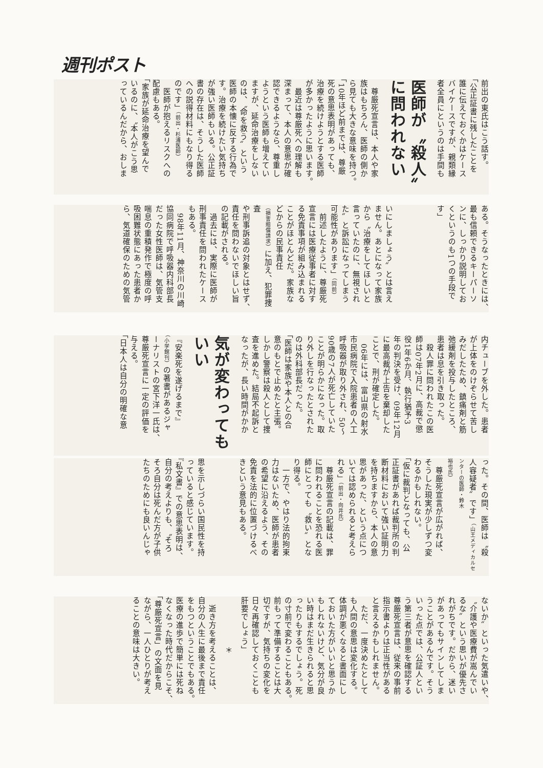週刊ポスト
前出の東氏はこう話す。
「公正証書に残したことを
誰に伝えておくかはケース
バイケースですが、親類縁
者全員にというのは手間も
医師が〝殺人〟に問われない
　尊厳死宣言は、本人や家
族はもちろん、医師の側か
ら見ても大きな意味を持つ。
「10年ほど前までは、尊厳
死の意思表明があっても、
治療を続けようとする医師
が多かったように思います。
　最近は尊厳死への理解も
深まって、本人の意思が確
認できるようなら、尊重し
ようという医師も増えてい
ますが、延命治療をしない
のは、〝命を救う〟という
医師の本懐に反する行為で
す。治療を続けたい気持ち
が強い医師もいる。公正証
書の存在は、そうした医師
への説得材料にもなり得る
のです」（前出・杉浦医師）
　医師が抱えるリスクへの
配慮もある。
「家族が延命治療を望んで
いるのに、〝本人がこう思
っているんだから、おしま
ある。そうなったときには、
最も信頼できるキーパーソ
ンに、しっかり説明してお
くというのも1つの手段で
す」
いにしましょう〟とは言え
ません。あとになって家族
から〝治療をしてほしいと
言っていたのに、無視され
た〟と訴訟になってしまう
可能性があります」（同前）
　前述したように、尊厳死
宣言には医療従事者に対す
る免責事項が組み込まれる
ことがほとんどだ。家族な
どからの民事責任（損害賠償請求）に加え、犯罪捜査
や刑事訴追の対象とはせず、
責任を問わないでほしい旨
の記載がされる。
　過去には、実際に医師が
刑事責任を問われたケース
もある。
　98年11月、神奈川の川崎
協同病院で呼吸器内科部長
だった女性医師は、気管支
喘息の重積発作で極度の呼
吸困難状態にあった患者か
ら、気道確保のための気管
内チューブを外した。患者
が上体をのけぞらせて苦し
みだしたため、鎮痛剤と筋
弛緩剤を投与したところ、
患者は息を引き取った。
　殺人罪に問われたこの医
師は07年2月に、高裁で懲
役1年6か月、執行猶予3
年の判決を受け、09年12月
に最高裁が上告を棄却した
ことで、刑が確定した。
　06年には、富山県の射水
市民病院で入院患者の人工
呼吸器が取り外され、50～
90歳の7人が死亡していた
ことが明らかになった。取
り外しを行なったとされた
のは外科部長だった。
「医師は家族や本人との合
意のもとで止めたと主張。
しかし警察は殺人として捜
査を進めた。結局不起訴と
なったが、長い時間がかか
気が変わってもいい
『安楽死を遂げるまで』（小学館刊）の著書があるジャ
ーナリストの宮下洋一氏は、
尊厳死宣言に一定の評価を
与える。
「日本人は自分の明確な意
った。その間、医師は〝殺
人容疑者〟です」（山王メディカルセンターの医師・鈴木
裕也氏）
　尊厳死宣言が広がれば、
そうした現実が少しずつ変
わるかもしれない。
「仮に裁判となっても、公
正証書があれば裁判所の判
断材料において強い証明力
を持ちますから、本人の意
思があった、という点につ
いては認められると考えら
れる」（前出・向井氏）
　尊厳死宣言の記載は、罪
に問われることを恐れる医
師にとっても〝救い〟とな
り得る。
　一方で、やはり法的拘束
力はないため、医師が患者
の希望に沿えるよう、その
免責を法的に位置づけるべ
きという意見もある。
思を示しづらい国民性を持
っていると感じています。
『私文書』での意思表明は、
自分の考えよりも、〝そろ
そろ自分は死んだ方が子供
たちのためにも良いんじゃ
ないか〟といった気遣いや、
〝介護や医療費が嵩んでい
るな〟という思いが優先さ
れがちです。だから、迷い
があってもサインしてしま
うことがあるんです。そう
いった点では、公証人とい
う第三者が意思を確認する
尊厳死宣言は、従来の事前
指示書よりは正当性がある
と言えるかもしれません。
　ただ、一度決めたとして
も人間の意思は変化する。
体調が悪くなると書面にし
ておいた方がいいと思うか
もしれないけど、気分が良
い時はまだ生きられると思
ったりもするでしょう。死
の寸前で変わることもある。
前もって準備することは大
切ですが、気持ちの変化を
日々再確認しておくことも
肝要でしょう」
＊
　逝き方を考えることは、
自分の人生に最後まで責任
をもつということでもある。
医療の進歩で簡単には死ね
なくなった時代だからこそ、
「尊厳死宣言」の文面を見
ながら、一人ひとりが考え
ることの意味は大きい。